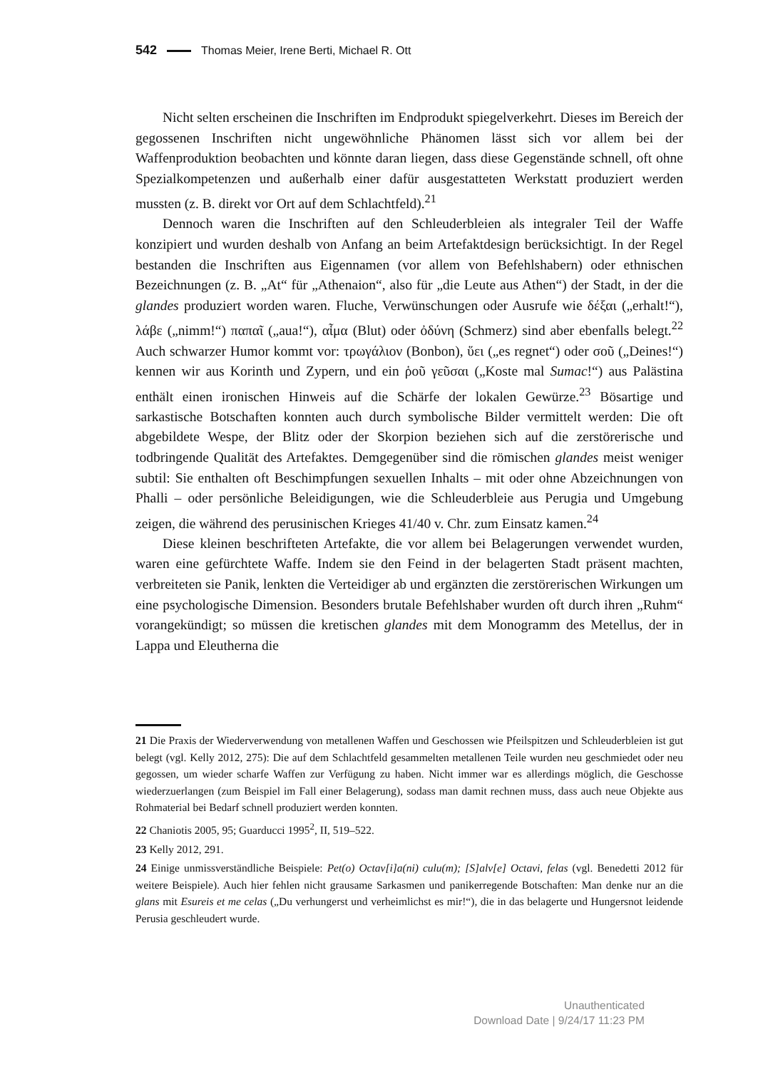542 Thomas Meier, Irene Berti, Michael R. Ott
Nicht selten erscheinen die Inschriften im Endprodukt spiegelverkehrt. Dieses im Bereich der gegossenen Inschriften nicht ungewöhnliche Phänomen lässt sich vor allem bei der Waffenproduktion beobachten und könnte daran liegen, dass diese Gegenstände schnell, oft ohne Spezialkompetenzen und außerhalb einer dafür ausgestatteten Werkstatt produziert werden mussten (z. B. direkt vor Ort auf dem Schlachtfeld).<sup>21</sup>
Dennoch waren die Inschriften auf den Schleuderbleien als integraler Teil der Waffe konzipiert und wurden deshalb von Anfang an beim Artefaktdesign berücksichtigt. In der Regel bestanden die Inschriften aus Eigennamen (vor allem von Befehlshabern) oder ethnischen Bezeichnungen (z. B. „At“ für „Athenaion“, also für „die Leute aus Athen“) der Stadt, in der die glandes produziert worden waren. Fluche, Verwünschungen oder Ausrufe wie δέξαι („erhalt!“), λάβε („nimm!“) παπαῖ („aua!“), αἷμα (Blut) oder ὀδύνη (Schmerz) sind aber ebenfalls belegt.<sup>22</sup> Auch schwarzer Humor kommt vor: τρωγάλιον (Bonbon), ὕει („es regnet“) oder σοῦ („Deines!“) kennen wir aus Korinth und Zypern, und ein ῥοῦ γεῦσαι („Koste mal Sumac!“) aus Palästina enthält einen ironischen Hinweis auf die Schärfe der lokalen Gewürze.<sup>23</sup> Bösartige und sarkastische Botschaften konnten auch durch symbolische Bilder vermittelt werden: Die oft abgebildete Wespe, der Blitz oder der Skorpion beziehen sich auf die zerstörerische und todbringende Qualität des Artefaktes. Demgegenüber sind die römischen glandes meist weniger subtil: Sie enthalten oft Beschimpfungen sexuellen Inhalts – mit oder ohne Abzeichnungen von Phalli – oder persönliche Beleidigungen, wie die Schleuderbleie aus Perugia und Umgebung zeigen, die während des perusinischen Krieges 41/40 v. Chr. zum Einsatz kamen.<sup>24</sup>
Diese kleinen beschrifteten Artefakte, die vor allem bei Belagerungen verwendet wurden, waren eine gefürchtete Waffe. Indem sie den Feind in der belagerten Stadt präsent machten, verbreiteten sie Panik, lenkten die Verteidiger ab und ergänzten die zerstörerischen Wirkungen um eine psychologische Dimension. Besonders brutale Befehlshaber wurden oft durch ihren „Ruhm“ vorangekündigt; so müssen die kretischen glandes mit dem Monogramm des Metellus, der in Lappa und Eleutherna die
21 Die Praxis der Wiederverwendung von metallenen Waffen und Geschossen wie Pfeilspitzen und Schleuderbleien ist gut belegt (vgl. Kelly 2012, 275): Die auf dem Schlachtfeld gesammelten metallenen Teile wurden neu geschmiedet oder neu gegossen, um wieder scharfe Waffen zur Verfügung zu haben. Nicht immer war es allerdings möglich, die Geschosse wiederzuerlangen (zum Beispiel im Fall einer Belagerung), sodass man damit rechnen muss, dass auch neue Objekte aus Rohmaterial bei Bedarf schnell produziert werden konnten.
22 Chaniotis 2005, 95; Guarducci 1995<sup>2</sup>, II, 519–522.
23 Kelly 2012, 291.
24 Einige unmissverständliche Beispiele: Pet(o) Octav[i]a(ni) culu(m); [S]alv[e] Octavi, felas (vgl. Benedetti 2012 für weitere Beispiele). Auch hier fehlen nicht grausame Sarkasmen und panikerregende Botschaften: Man denke nur an die glans mit Esureis et me celas („Du verhungerst und verheimlichst es mir!“), die in das belagerte und Hungersnot leidende Perusia geschleudert wurde.
Unauthenticated
Download Date | 9/24/17 11:23 PM